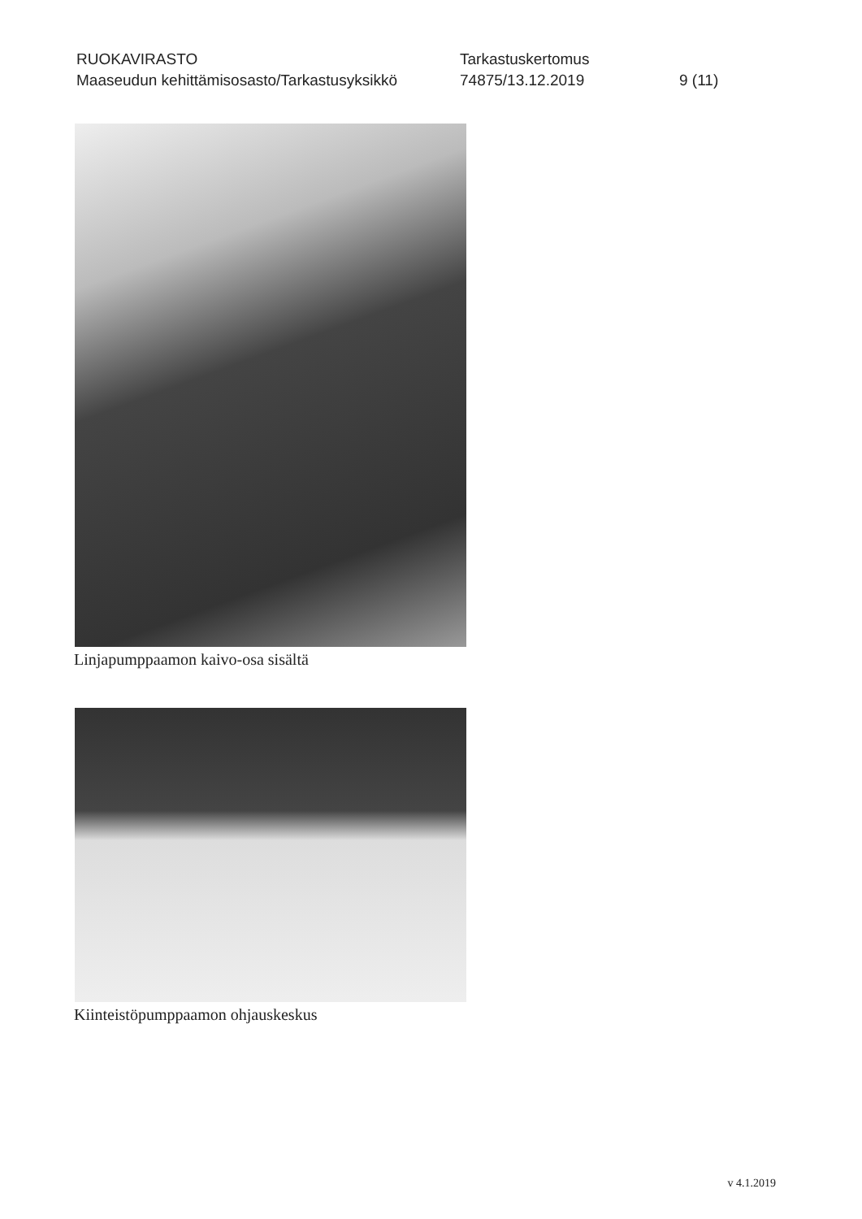RUOKAVIRASTO
Maaseudun kehittämisosasto/Tarkastusyksikkö
Tarkastuskertomus
74875/13.12.2019
9 (11)
Linjapumppaamon kaivo-osa sisältä
Kiinteistöpumppaamon ohjauskeskus
v 4.1.2019